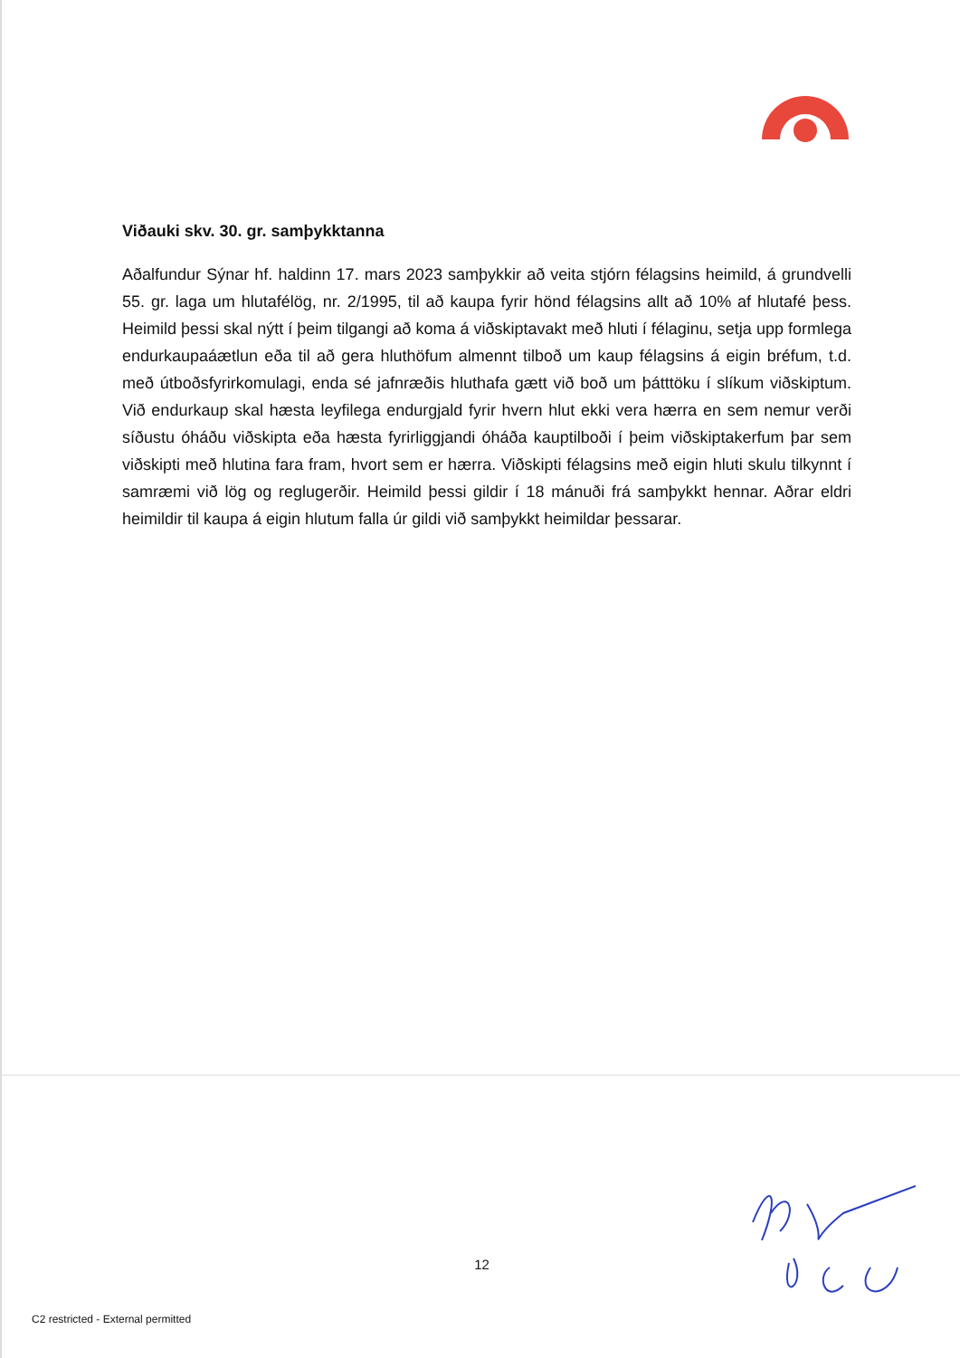Viðauki skv. 30. gr. samþykktanna
Aðalfundur Sýnar hf. haldinn 17. mars 2023 samþykkir að veita stjórn félagsins heimild, á grundvelli 55. gr. laga um hlutafélög, nr. 2/1995, til að kaupa fyrir hönd félagsins allt að 10% af hlutafé þess. Heimild þessi skal nýtt í þeim tilgangi að koma á viðskiptavakt með hluti í félaginu, setja upp formlega endurkaupaáætlun eða til að gera hluthöfum almennt tilboð um kaup félagsins á eigin bréfum, t.d. með útboðsfyrirkomulagi, enda sé jafnræðis hluthafa gætt við boð um þátttöku í slíkum viðskiptum. Við endurkaup skal hæsta leyfilega endurgjald fyrir hvern hlut ekki vera hærra en sem nemur verði síðustu óháðu viðskipta eða hæsta fyrirliggjandi óháða kauptilboði í þeim viðskiptakerfum þar sem viðskipti með hlutina fara fram, hvort sem er hærra. Viðskipti félagsins með eigin hluti skulu tilkynnt í samræmi við lög og reglugerðir. Heimild þessi gildir í 18 mánuði frá samþykkt hennar. Aðrar eldri heimildir til kaupa á eigin hlutum falla úr gildi við samþykkt heimildar þessarar.
12
C2 restricted - External permitted